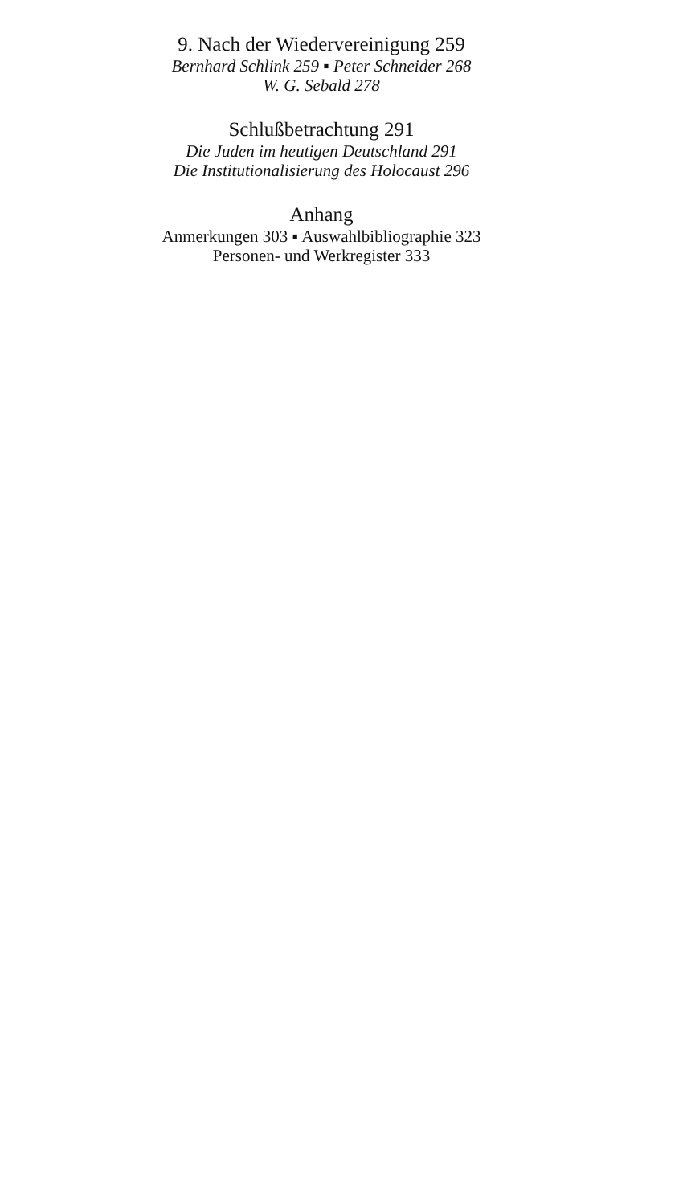9. Nach der Wiedervereinigung 259
Bernhard Schlink 259 ▪ Peter Schneider 268
W. G. Sebald 278
Schlußbetrachtung 291
Die Juden im heutigen Deutschland 291
Die Institutionalisierung des Holocaust 296
Anhang
Anmerkungen 303 ▪ Auswahlbibliographie 323
Personen- und Werkregister 333